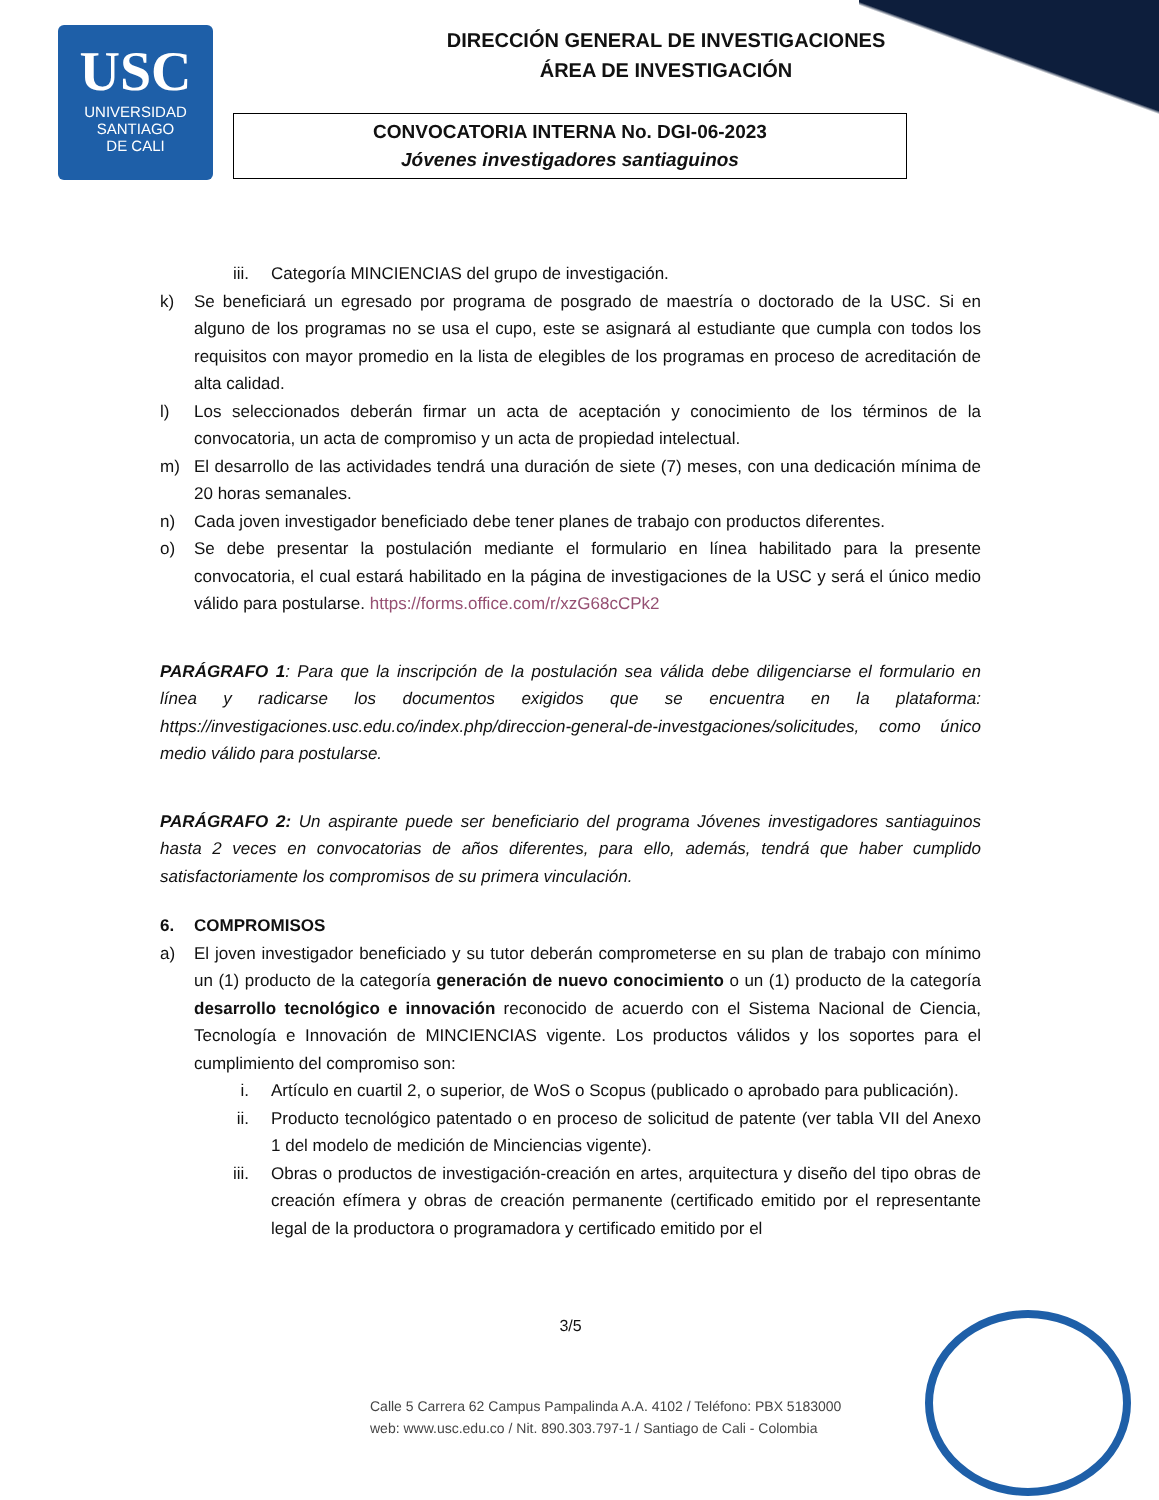USC
UNIVERSIDAD
SANTIAGO
DE CALI
DIRECCIÓN GENERAL DE INVESTIGACIONES
ÁREA DE INVESTIGACIÓN
CONVOCATORIA INTERNA No. DGI-06-2023
Jóvenes investigadores santiaguinos
iii. Categoría MINCIENCIAS del grupo de investigación.
k) Se beneficiará un egresado por programa de posgrado de maestría o doctorado de la USC. Si en alguno de los programas no se usa el cupo, este se asignará al estudiante que cumpla con todos los requisitos con mayor promedio en la lista de elegibles de los programas en proceso de acreditación de alta calidad.
l) Los seleccionados deberán firmar un acta de aceptación y conocimiento de los términos de la convocatoria, un acta de compromiso y un acta de propiedad intelectual.
m) El desarrollo de las actividades tendrá una duración de siete (7) meses, con una dedicación mínima de 20 horas semanales.
n) Cada joven investigador beneficiado debe tener planes de trabajo con productos diferentes.
o) Se debe presentar la postulación mediante el formulario en línea habilitado para la presente convocatoria, el cual estará habilitado en la página de investigaciones de la USC y será el único medio válido para postularse. https://forms.office.com/r/xzG68cCPk2
PARÁGRAFO 1: Para que la inscripción de la postulación sea válida debe diligenciarse el formulario en línea y radicarse los documentos exigidos que se encuentra en la plataforma: https://investigaciones.usc.edu.co/index.php/direccion-general-de-investgaciones/solicitudes, como único medio válido para postularse.
PARÁGRAFO 2: Un aspirante puede ser beneficiario del programa Jóvenes investigadores santiaguinos hasta 2 veces en convocatorias de años diferentes, para ello, además, tendrá que haber cumplido satisfactoriamente los compromisos de su primera vinculación.
6. COMPROMISOS
a) El joven investigador beneficiado y su tutor deberán comprometerse en su plan de trabajo con mínimo un (1) producto de la categoría generación de nuevo conocimiento o un (1) producto de la categoría desarrollo tecnológico e innovación reconocido de acuerdo con el Sistema Nacional de Ciencia, Tecnología e Innovación de MINCIENCIAS vigente. Los productos válidos y los soportes para el cumplimiento del compromiso son:
i. Artículo en cuartil 2, o superior, de WoS o Scopus (publicado o aprobado para publicación).
ii. Producto tecnológico patentado o en proceso de solicitud de patente (ver tabla VII del Anexo 1 del modelo de medición de Minciencias vigente).
iii. Obras o productos de investigación-creación en artes, arquitectura y diseño del tipo obras de creación efímera y obras de creación permanente (certificado emitido por el representante legal de la productora o programadora y certificado emitido por el
3/5
Calle 5 Carrera 62 Campus Pampalinda A.A. 4102 / Teléfono: PBX 5183000
web: www.usc.edu.co / Nit. 890.303.797-1 / Santiago de Cali - Colombia